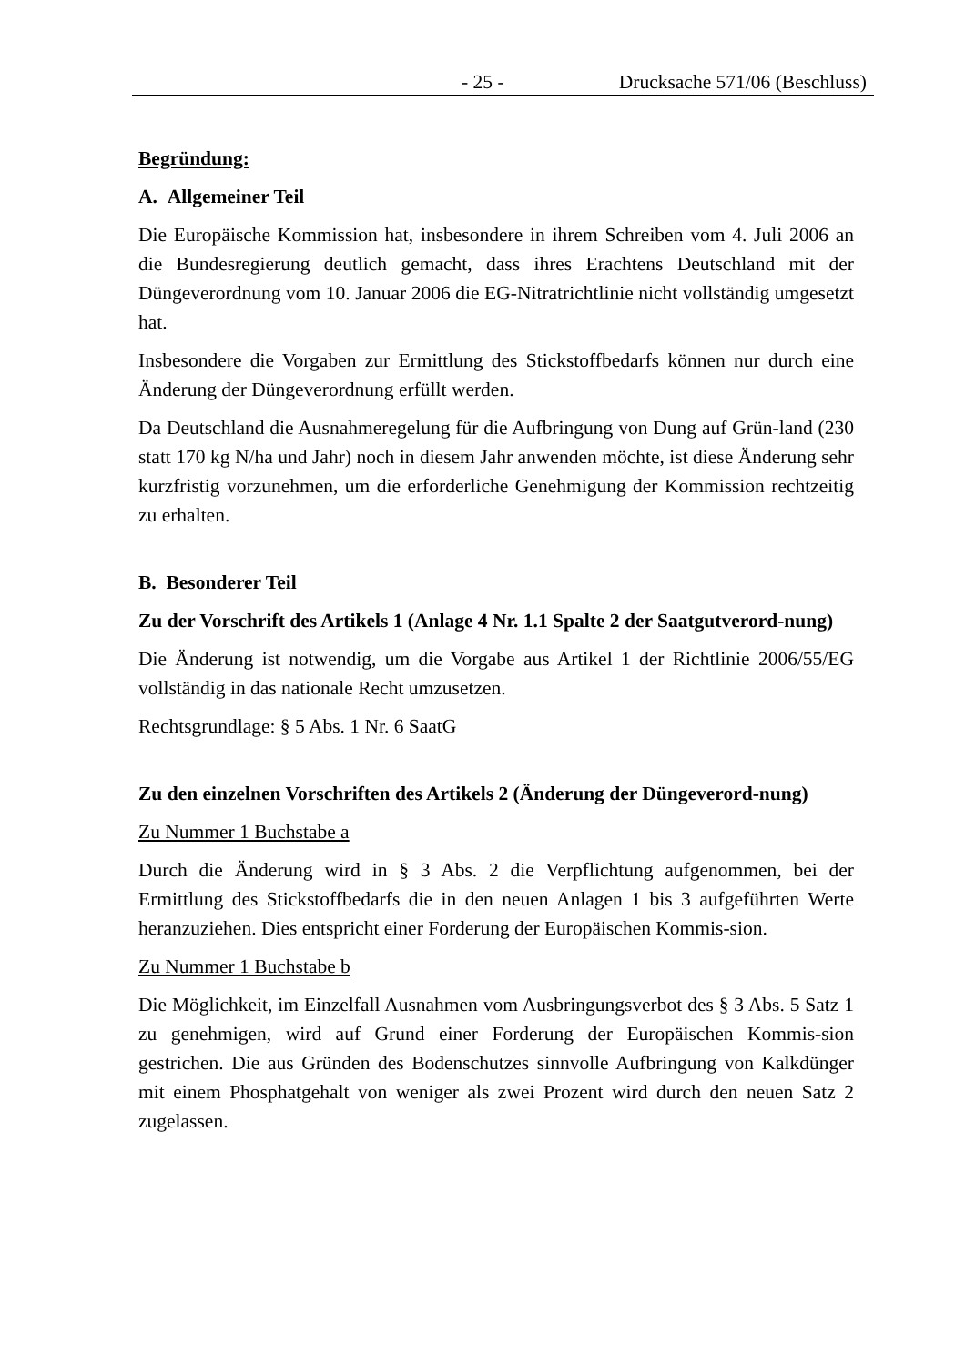- 25 - Drucksache 571/06 (Beschluss)
Begründung:
A. Allgemeiner Teil
Die Europäische Kommission hat, insbesondere in ihrem Schreiben vom 4. Juli 2006 an die Bundesregierung deutlich gemacht, dass ihres Erachtens Deutschland mit der Düngeverordnung vom 10. Januar 2006 die EG-Nitratrichtlinie nicht vollständig umgesetzt hat.
Insbesondere die Vorgaben zur Ermittlung des Stickstoffbedarfs können nur durch eine Änderung der Düngeverordnung erfüllt werden.
Da Deutschland die Ausnahmeregelung für die Aufbringung von Dung auf Grün-land (230 statt 170 kg N/ha und Jahr) noch in diesem Jahr anwenden möchte, ist diese Änderung sehr kurzfristig vorzunehmen, um die erforderliche Genehmigung der Kommission rechtzeitig zu erhalten.
B. Besonderer Teil
Zu der Vorschrift des Artikels 1 (Anlage 4 Nr. 1.1 Spalte 2 der Saatgutverord-nung)
Die Änderung ist notwendig, um die Vorgabe aus Artikel 1 der Richtlinie 2006/55/EG vollständig in das nationale Recht umzusetzen.
Rechtsgrundlage: § 5 Abs. 1 Nr. 6 SaatG
Zu den einzelnen Vorschriften des Artikels 2 (Änderung der Düngeverord-nung)
Zu Nummer 1 Buchstabe a
Durch die Änderung wird in § 3 Abs. 2 die Verpflichtung aufgenommen, bei der Ermittlung des Stickstoffbedarfs die in den neuen Anlagen 1 bis 3 aufgeführten Werte heranzuziehen. Dies entspricht einer Forderung der Europäischen Kommis-sion.
Zu Nummer 1 Buchstabe b
Die Möglichkeit, im Einzelfall Ausnahmen vom Ausbringungsverbot des § 3 Abs. 5 Satz 1 zu genehmigen, wird auf Grund einer Forderung der Europäischen Kommis-sion gestrichen. Die aus Gründen des Bodenschutzes sinnvolle Aufbringung von Kalkdünger mit einem Phosphatgehalt von weniger als zwei Prozent wird durch den neuen Satz 2 zugelassen.